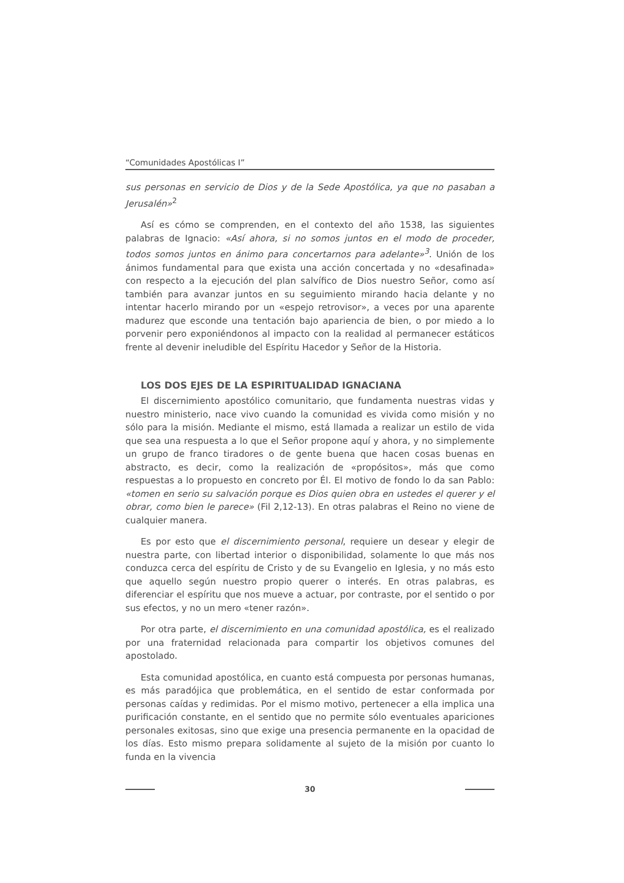“Comunidades Apostólicas I”
sus personas en servicio de Dios y de la Sede Apostólica, ya que no pasaban a Jerusalén»<sup>2</sup>
Así es cómo se comprenden, en el contexto del año 1538, las siguientes palabras de Ignacio: «Así ahora, si no somos juntos en el modo de proceder, todos somos juntos en ánimo para concertarnos para adelante»<sup>3</sup>. Unión de los ánimos fundamental para que exista una acción concertada y no «desafinada» con respecto a la ejecución del plan salvífico de Dios nuestro Señor, como así también para avanzar juntos en su seguimiento mirando hacia delante y no intentar hacerlo mirando por un «espejo retrovisor», a veces por una aparente madurez que esconde una tentación bajo apariencia de bien, o por miedo a lo porvenir pero exponiéndonos al impacto con la realidad al permanecer estáticos frente al devenir ineludible del Espíritu Hacedor y Señor de la Historia.
LOS DOS EJES DE LA ESPIRITUALIDAD IGNACIANA
El discernimiento apostólico comunitario, que fundamenta nuestras vidas y nuestro ministerio, nace vivo cuando la comunidad es vivida como misión y no sólo para la misión. Mediante el mismo, está llamada a realizar un estilo de vida que sea una respuesta a lo que el Señor propone aquí y ahora, y no simplemente un grupo de franco tiradores o de gente buena que hacen cosas buenas en abstracto, es decir, como la realización de «propósitos», más que como respuestas a lo propuesto en concreto por Él. El motivo de fondo lo da san Pablo: «tomen en serio su salvación porque es Dios quien obra en ustedes el querer y el obrar, como bien le parece» (Fil 2,12-13). En otras palabras el Reino no viene de cualquier manera.
Es por esto que el discernimiento personal, requiere un desear y elegir de nuestra parte, con libertad interior o disponibilidad, solamente lo que más nos conduzca cerca del espíritu de Cristo y de su Evangelio en Iglesia, y no más esto que aquello según nuestro propio querer o interés. En otras palabras, es diferenciar el espíritu que nos mueve a actuar, por contraste, por el sentido o por sus efectos, y no un mero «tener razón».
Por otra parte, el discernimiento en una comunidad apostólica, es el realizado por una fraternidad relacionada para compartir los objetivos comunes del apostolado.
Esta comunidad apostólica, en cuanto está compuesta por personas humanas, es más paradójica que problemática, en el sentido de estar conformada por personas caídas y redimidas. Por el mismo motivo, pertenecer a ella implica una purificación constante, en el sentido que no permite sólo eventuales apariciones personales exitosas, sino que exige una presencia permanente en la opacidad de los días. Esto mismo prepara solidamente al sujeto de la misión por cuanto lo funda en la vivencia
30